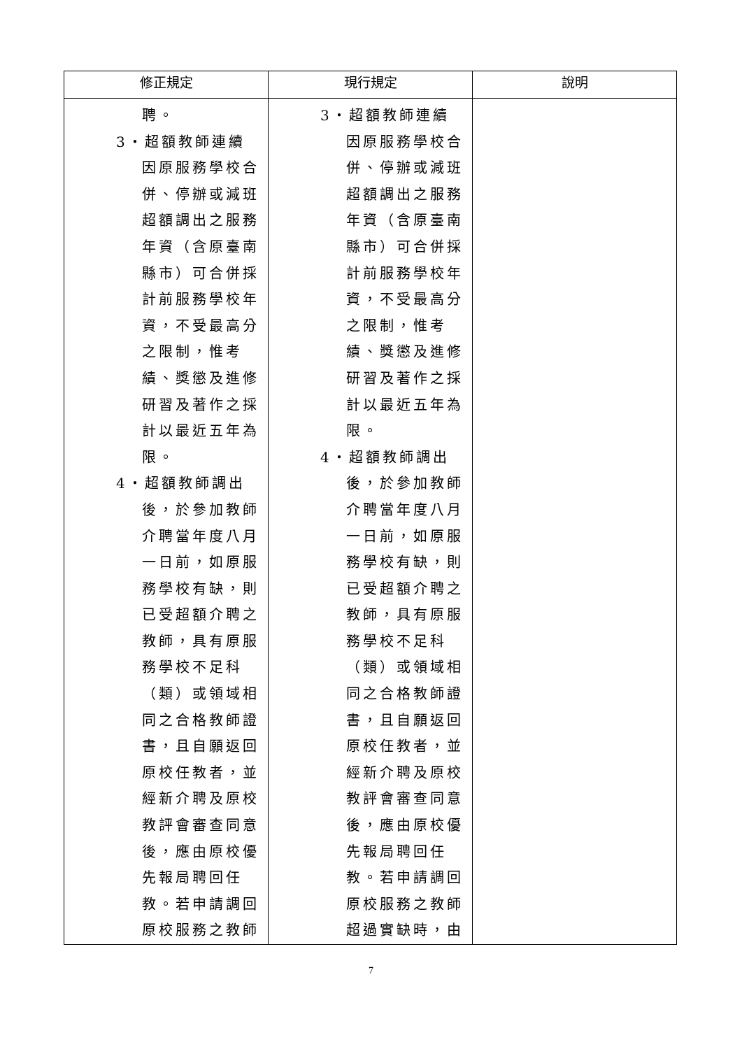| 修正規定 | 現行規定 | 說明 |
| --- | --- | --- |
| 聘。 3‧超額教師連續因原服務學校合併、停辦或減班超額調出之服務年資（含原臺南縣市）可合併採計前服務學校年資，不受最高分之限制，惟考績、獎懲及進修研習及著作之採計以最近五年為限。 4‧超額教師調出後，於參加教師介聘當年度八月一日前，如原服務學校有缺，則已受超額介聘之教師，具有原服務學校不足科（類）或領域相同之合格教師證書，且自願返回原校任教者，並經新介聘及原校教評會審查同意後，應由原校優先報局聘回任教。若申請調回原校服務之教師 | 3‧超額教師連續因原服務學校合併、停辦或減班超額調出之服務年資（含原臺南縣市）可合併採計前服務學校年資，不受最高分之限制，惟考績、獎懲及進修研習及著作之採計以最近五年為限。 4‧超額教師調出後，於參加教師介聘當年度八月一日前，如原服務學校有缺，則已受超額介聘之教師，具有原服務學校不足科（類）或領域相同之合格教師證書，且自願返回原校任教者，並經新介聘及原校教評會審查同意後，應由原校優先報局聘回任教。若申請調回原校服務之教師超過實缺時，由 | |
7